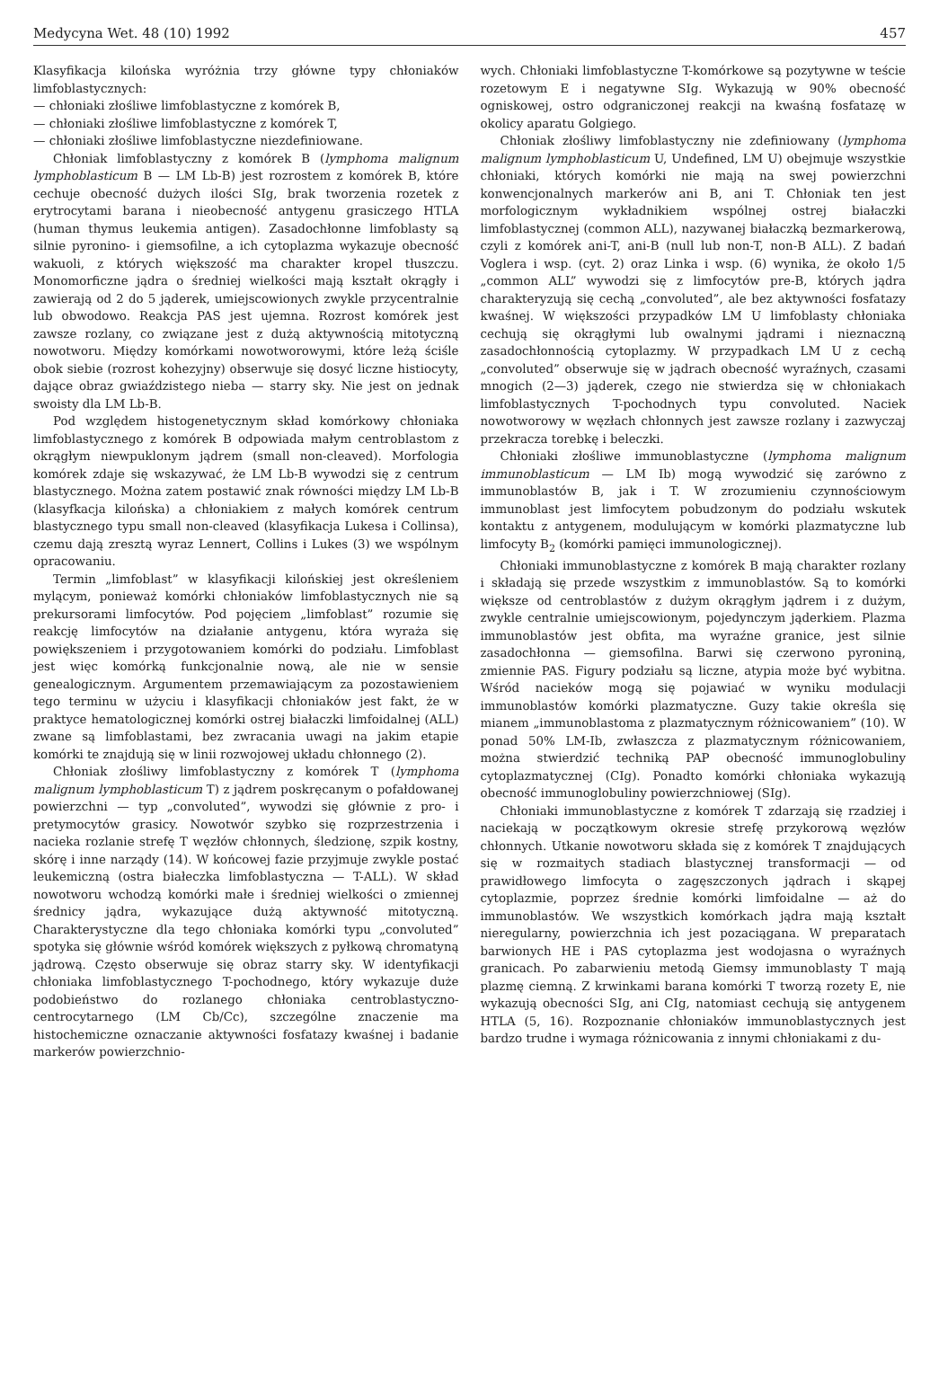Medycyna Wet. 48 (10) 1992 457
Klasyfikacja kilońska wyróżnia trzy główne typy chłoniaków limfoblastycznych:
— chłoniaki złośliwe limfoblastyczne z komórek B,
— chłoniaki złośliwe limfoblastyczne z komórek T,
— chłoniaki złośliwe limfoblastyczne niezdefiniowane.
Chłoniak limfoblastyczny z komórek B (lymphoma malignum lymphoblasticum B — LM Lb-B) jest rozrostem z komórek B, które cechuje obecność dużych ilości SIg, brak tworzenia rozetek z erytrocytami barana i nieobecność antygenu grasiczego HTLA (human thymus leukemia antigen). Zasadochłonne limfoblasty są silnie pyronino- i giemsofilne, a ich cytoplazma wykazuje obecność wakuoli, z których większość ma charakter kropel tłuszczu. Monomorficzne jądra o średniej wielkości mają kształt okrągły i zawierają od 2 do 5 jąderek, umiejscowionych zwykle przycentralnie lub obwodowo. Reakcja PAS jest ujemna. Rozrost komórek jest zawsze rozlany, co związane jest z dużą aktywnością mitotyczną nowotworu. Między komórkami nowotworowymi, które leżą ściśle obok siebie (rozrost kohezyjny) obserwuje się dosyć liczne histiocyty, dające obraz gwiaździstego nieba — starry sky. Nie jest on jednak swoisty dla LM Lb-B.
Pod względem histogenetycznym skład komórkowy chłoniaka limfoblastycznego z komórek B odpowiada małym centroblastom z okrągłym niewpuklonym jądrem (small non-cleaved). Morfologia komórek zdaje się wskazywać, że LM Lb-B wywodzi się z centrum blastycznego. Można zatem postawić znak równości między LM Lb-B (klasyfkacja kilońska) a chłoniakiem z małych komórek centrum blastycznego typu small non-cleaved (klasyfikacja Lukesa i Collinsa), czemu dają zresztą wyraz Lennert, Collins i Lukes (3) we wspólnym opracowaniu.
Termin „limfoblast” w klasyfikacji kilońskiej jest określeniem mylącym, ponieważ komórki chłoniaków limfoblastycznych nie są prekursorami limfocytów. Pod pojęciem „limfoblast” rozumie się reakcję limfocytów na działanie antygenu, która wyraża się powiększeniem i przygotowaniem komórki do podziału. Limfoblast jest więc komórką funkcjonalnie nową, ale nie w sensie genealogicznym. Argumentem przemawiającym za pozostawieniem tego terminu w użyciu i klasyfikacji chłoniaków jest fakt, że w praktyce hematologicznej komórki ostrej białaczki limfoidalnej (ALL) zwane są limfoblastami, bez zwracania uwagi na jakim etapie komórki te znajdują się w linii rozwojowej układu chłonnego (2).
Chłoniak złośliwy limfoblastyczny z komórek T (lymphoma malignum lymphoblasticum T) z jądrem poskręcanym o pofałdowanej powierzchni — typ „convoluted”, wywodzi się głównie z pro- i pretymocytów grasicy. Nowotwór szybko się rozprzestrzenia i nacieka rozlanie strefę T węzłów chłonnych, śledzionę, szpik kostny, skórę i inne narządy (14). W końcowej fazie przyjmuje zwykle postać leukemiczną (ostra białeczka limfoblastyczna — T-ALL). W skład nowotworu wchodzą komórki małe i średniej wielkości o zmiennej średnicy jądra, wykazujące dużą aktywność mitotyczną. Charakterystyczne dla tego chłoniaka komórki typu „convoluted” spotyka się głównie wśród komórek większych z pyłkową chromatyną jądrową. Często obserwuje się obraz starry sky. W identyfikacji chłoniaka limfoblastycznego T-pochodnego, który wykazuje duże podobieństwo do rozlanego chłoniaka centroblastyczno-centrocytarnego (LM Cb/Cc), szczególne znaczenie ma histochemiczne oznaczanie aktywności fosfatazy kwaśnej i badanie markerów powierzchnio-
wych. Chłoniaki limfoblastyczne T-komórkowe są pozytywne w teście rozetowym E i negatywne SIg. Wykazują w 90% obecność ogniskowej, ostro odgraniczonej reakcji na kwaśną fosfatazę w okolicy aparatu Golgiego.
Chłoniak złośliwy limfoblastyczny nie zdefiniowany (lymphoma malignum lymphoblasticum U, Undefined, LM U) obejmuje wszystkie chłoniaki, których komórki nie mają na swej powierzchni konwencjonalnych markerów ani B, ani T. Chłoniak ten jest morfologicznym wykładnikiem wspólnej ostrej białaczki limfoblastycznej (common ALL), nazywanej białaczką bezmarkerową, czyli z komórek ani-T, ani-B (null lub non-T, non-B ALL). Z badań Voglera i wsp. (cyt. 2) oraz Linka i wsp. (6) wynika, że około 1/5 „common ALL” wywodzi się z limfocytów pre-B, których jądra charakteryzują się cechą „convoluted”, ale bez aktywności fosfatazy kwaśnej. W większości przypadków LM U limfoblasty chłoniaka cechują się okrągłymi lub owalnymi jądrami i nieznaczną zasadochłonnością cytoplazmy. W przypadkach LM U z cechą „convoluted” obserwuje się w jądrach obecność wyraźnych, czasami mnogich (2—3) jąderek, czego nie stwierdza się w chłoniakach limfoblastycznych T-pochodnych typu convoluted. Naciek nowotworowy w węzłach chłonnych jest zawsze rozlany i zazwyczaj przekracza torebkę i beleczki.
Chłoniaki złośliwe immunoblastyczne (lymphoma malignum immunoblasticum — LM Ib) mogą wywodzić się zarówno z immunoblastów B, jak i T. W zrozumieniu czynnościowym immunoblast jest limfocytem pobudzonym do podziału wskutek kontaktu z antygenem, modulującym w komórki plazmatyczne lub limfocyty B<sub>2</sub> (komórki pamięci immunologicznej).
Chłoniaki immunoblastyczne z komórek B mają charakter rozlany i składają się przede wszystkim z immunoblastów. Są to komórki większe od centroblastów z dużym okrągłym jądrem i z dużym, zwykle centralnie umiejscowionym, pojedynczym jąderkiem. Plazma immunoblastów jest obfita, ma wyraźne granice, jest silnie zasadochłonna — giemsofilna. Barwi się czerwono pyroniną, zmiennie PAS. Figury podziału są liczne, atypia może być wybitna. Wśród nacieków mogą się pojawiać w wyniku modulacji immunoblastów komórki plazmatyczne. Guzy takie określa się mianem „immunoblastoma z plazmatycznym różnicowaniem” (10). W ponad 50% LM-Ib, zwłaszcza z plazmatycznym różnicowaniem, można stwierdzić techniką PAP obecność immunoglobuliny cytoplazmatycznej (CIg). Ponadto komórki chłoniaka wykazują obecność immunoglobuliny powierzchniowej (SIg).
Chłoniaki immunoblastyczne z komórek T zdarzają się rzadziej i naciekają w początkowym okresie strefę przykorową węzłów chłonnych. Utkanie nowotworu składa się z komórek T znajdujących się w rozmaitych stadiach blastycznej transformacji — od prawidłowego limfocyta o zagęszczonych jądrach i skąpej cytoplazmie, poprzez średnie komórki limfoidalne — aż do immunoblastów. We wszystkich komórkach jądra mają kształt nieregularny, powierzchnia ich jest pozaciągana. W preparatach barwionych HE i PAS cytoplazma jest wodojasna o wyraźnych granicach. Po zabarwieniu metodą Giemsy immunoblasty T mają plazmę ciemną. Z krwinkami barana komórki T tworzą rozety E, nie wykazują obecności SIg, ani CIg, natomiast cechują się antygenem HTLA (5, 16). Rozpoznanie chłoniaków immunoblastycznych jest bardzo trudne i wymaga różnicowania z innymi chłoniakami z du-